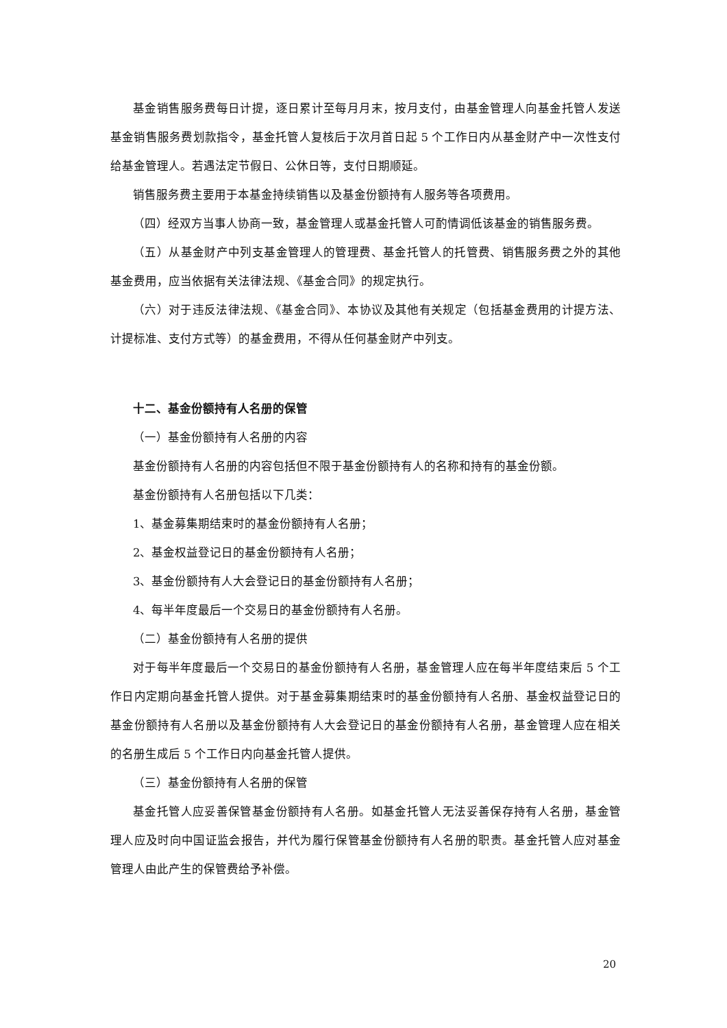基金销售服务费每日计提，逐日累计至每月月末，按月支付，由基金管理人向基金托管人发送基金销售服务费划款指令，基金托管人复核后于次月首日起 5 个工作日内从基金财产中一次性支付给基金管理人。若遇法定节假日、公休日等，支付日期顺延。
销售服务费主要用于本基金持续销售以及基金份额持有人服务等各项费用。
（四）经双方当事人协商一致，基金管理人或基金托管人可酌情调低该基金的销售服务费。
（五）从基金财产中列支基金管理人的管理费、基金托管人的托管费、销售服务费之外的其他基金费用，应当依据有关法律法规、《基金合同》的规定执行。
（六）对于违反法律法规、《基金合同》、本协议及其他有关规定（包括基金费用的计提方法、计提标准、支付方式等）的基金费用，不得从任何基金财产中列支。
十二、基金份额持有人名册的保管
（一）基金份额持有人名册的内容
基金份额持有人名册的内容包括但不限于基金份额持有人的名称和持有的基金份额。
基金份额持有人名册包括以下几类：
1、基金募集期结束时的基金份额持有人名册；
2、基金权益登记日的基金份额持有人名册；
3、基金份额持有人大会登记日的基金份额持有人名册；
4、每半年度最后一个交易日的基金份额持有人名册。
（二）基金份额持有人名册的提供
对于每半年度最后一个交易日的基金份额持有人名册，基金管理人应在每半年度结束后 5 个工作日内定期向基金托管人提供。对于基金募集期结束时的基金份额持有人名册、基金权益登记日的基金份额持有人名册以及基金份额持有人大会登记日的基金份额持有人名册，基金管理人应在相关的名册生成后 5 个工作日内向基金托管人提供。
（三）基金份额持有人名册的保管
基金托管人应妥善保管基金份额持有人名册。如基金托管人无法妥善保存持有人名册，基金管理人应及时向中国证监会报告，并代为履行保管基金份额持有人名册的职责。基金托管人应对基金管理人由此产生的保管费给予补偿。
20